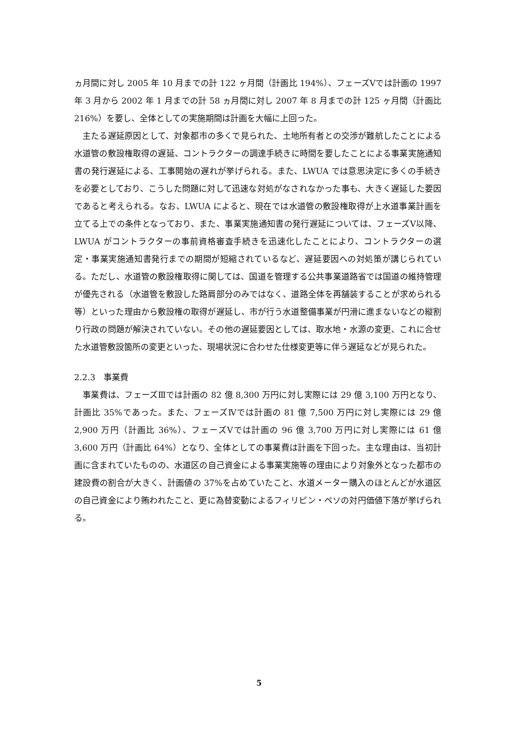ヵ月間に対し 2005 年 10 月までの計 122 ヶ月間（計画比 194%）、フェーズⅤでは計画の 1997 年 3 月から 2002 年 1 月までの計 58 ヵ月間に対し 2007 年 8 月までの計 125 ヶ月間（計画比 216%）を要し、全体としての実施期間は計画を大幅に上回った。
主たる遅延原因として、対象都市の多くで見られた、土地所有者との交渉が難航したことによる水道管の敷設権取得の遅延、コントラクターの調達手続きに時間を要したことによる事業実施通知書の発行遅延による、工事開始の遅れが挙げられる。また、LWUA では意思決定に多くの手続きを必要としており、こうした問題に対して迅速な対処がなされなかった事も、大きく遅延した要因であると考えられる。なお、LWUA によると、現在では水道管の敷設権取得が上水道事業計画を立てる上での条件となっており、また、事業実施通知書の発行遅延については、フェーズⅤ以降、LWUA がコントラクターの事前資格審査手続きを迅速化したことにより、コントラクターの選定・事業実施通知書発行までの期間が短縮されているなど、遅延要因への対処策が講じられている。ただし、水道管の敷設権取得に関しては、国道を管理する公共事業道路省では国道の維持管理が優先される（水道管を敷設した路肩部分のみではなく、道路全体を再舗装することが求められる等）といった理由から敷設権の取得が遅延し、市が行う水道整備事業が円滑に進まないなどの縦割り行政の問題が解決されていない。その他の遅延要因としては、取水地・水源の変更、これに合せた水道管敷設箇所の変更といった、現場状況に合わせた仕様変更等に伴う遅延などが見られた。
2.2.3　事業費
事業費は、フェーズⅢでは計画の 82 億 8,300 万円に対し実際には 29 億 3,100 万円となり、計画比 35%であった。また、フェーズⅣでは計画の 81 億 7,500 万円に対し実際には 29 億 2,900 万円（計画比 36%）、フェーズⅤでは計画の 96 億 3,700 万円に対し実際には 61 億 3,600 万円（計画比 64%）となり、全体としての事業費は計画を下回った。主な理由は、当初計画に含まれていたものの、水道区の自己資金による事業実施等の理由により対象外となった都市の建設費の割合が大きく、計画値の 37%を占めていたこと、水道メーター購入のほとんどが水道区の自己資金により賄われたこと、更に為替変動によるフィリピン・ペソの対円価値下落が挙げられる。
5